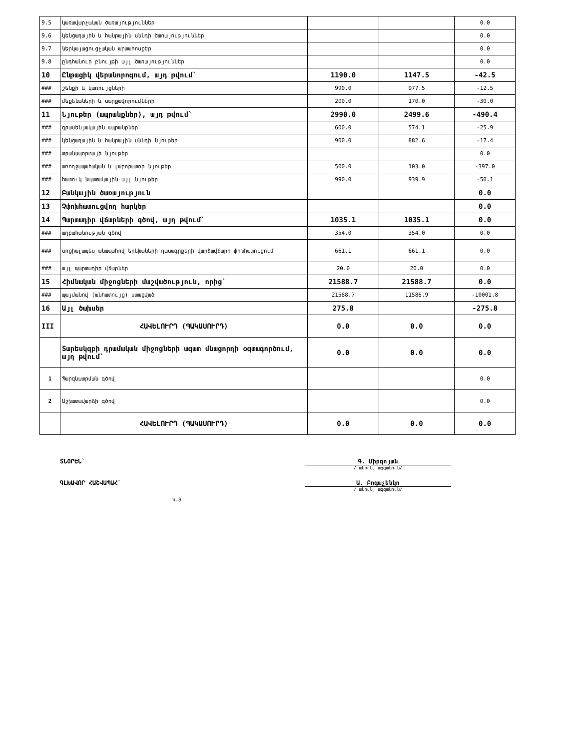| 9.5 | կառավարչական ծառայություններ | | | 0.0 |
| 9.6 | կենցաղային և հանրային սննդի ծառայություններ | | | 0.0 |
| 9.7 | ներկայացուցչական արտահոսքեր | | | 0.0 |
| 9.8 | ընդհանուր բնույթի այլ ծառայություններ | | | 0.0 |
| 10 | Ընթացիկ վերանորոգում, այդ թվում` | 1190.0 | 1147.5 | -42.5 |
| ### | շենքի և կառույցների | 990.0 | 977.5 | -12.5 |
| ### | մեքենաների և սարքավորումների | 200.0 | 170.0 | -30.0 |
| 11 | Նյութեր (ապրանքներ), այդ թվում` | 2990.0 | 2499.6 | -490.4 |
| ### | գրասենյակային ապրանքներ | 600.0 | 574.1 | -25.9 |
| ### | կենցաղային և հանրային սննդի նյութեր | 900.0 | 882.6 | -17.4 |
| ### | տրանսպորտայի նյութեր | | | 0.0 |
| ### | առողջապահական և լաբորատոր նյութեր | 500.0 | 103.0 | -397.0 |
| ### | հատուկ նպատակային այլ նյութեր | 990.0 | 939.9 | -50.1 |
| 12 | Բանկային ծառայություն | | | 0.0 |
| 13 | Չփոխհատուցվող հարկեր | | | 0.0 |
| 14 | Պարտադիր վճարների գծով, այդ թվում` | 1035.1 | 1035.1 | 0.0 |
| ### | աղբահանության գծով | 354.0 | 354.0 | 0.0 |
| ### | սոցիալապես անապահով երեխաների դասագրքերի վարձավճարի փոխհատուցում | 661.1 | 661.1 | 0.0 |
| ### | այլ պարտադիր վճարներ | 20.0 | 20.0 | 0.0 |
| 15 | Հիմնական միջոցների մաշվածություն, որից` | 21588.7 | 21588.7 | 0.0 |
| ### | պայմանով (անհատույց) ստացված | 21588.7 | 11586.9 | -10001.8 |
| 16 | Այլ ծախսեր | 275.8 | | -275.8 |
| III | ՀԱՎԵԼՈՒՐԴ (ՊԱԿԱՍՈՒՐԴ) | 0.0 | 0.0 | 0.0 |
| | Տարեսկզբի դրամական միջոցների ազատ մնացորդի օգտագործում, այդ թվում` | 0.0 | 0.0 | 0.0 |
| 1 | Պարգևատրման գծով | | | 0.0 |
| 2 | Աշխատավարձի գծով | | | 0.0 |
| | ՀԱՎԵԼՈՒՐԴ (ՊԱԿԱՍՈՒՐԴ) | 0.0 | 0.0 | 0.0 |
ՏՆՕՐԵՆ` Գ. Միրզոյան
/ անուն, ազգանուն/
ԳԼԽԱՎՈՐ ՀԱՇՎԱՊԱՀ` Ա. Բոգաչենկո
/ անուն, ազգանուն/
Կ.Տ